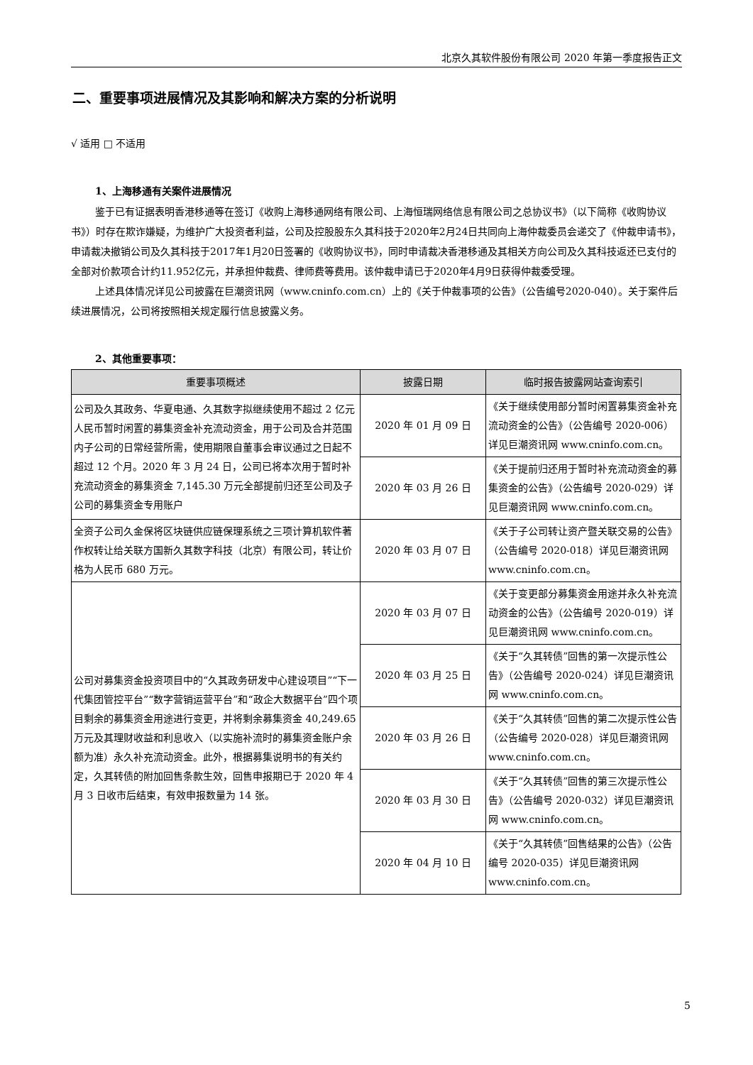北京久其软件股份有限公司 2020 年第一季度报告正文
二、重要事项进展情况及其影响和解决方案的分析说明
√ 适用 □ 不适用
1、上海移通有关案件进展情况
鉴于已有证据表明香港移通等在签订《收购上海移通网络有限公司、上海恒瑞网络信息有限公司之总协议书》（以下简称《收购协议书》）时存在欺诈嫌疑，为维护广大投资者利益，公司及控股股东久其科技于2020年2月24日共同向上海仲裁委员会递交了《仲裁申请书》，申请裁决撤销公司及久其科技于2017年1月20日签署的《收购协议书》，同时申请裁决香港移通及其相关方向公司及久其科技返还已支付的全部对价款项合计约11.952亿元，并承担仲裁费、律师费等费用。该仲裁申请已于2020年4月9日获得仲裁委受理。
上述具体情况详见公司披露在巨潮资讯网（www.cninfo.com.cn）上的《关于仲裁事项的公告》（公告编号2020-040）。关于案件后续进展情况，公司将按照相关规定履行信息披露义务。
2、其他重要事项：
| 重要事项概述 | 披露日期 | 临时报告披露网站查询索引 |
| --- | --- | --- |
| 公司及久其政务、华夏电通、久其数字拟继续使用不超过 2 亿元人民币暂时闲置的募集资金补充流动资金，用于公司及合并范围内子公司的日常经营所需，使用期限自董事会审议通过之日起不超过 12 个月。2020 年 3 月 24 日，公司已将本次用于暂时补充流动资金的募集资金 7,145.30 万元全部提前归还至公司及子公司的募集资金专用账户 | 2020 年 01 月 09 日 | 《关于继续使用部分暂时闲置募集资金补充流动资金的公告》（公告编号 2020-006）详见巨潮资讯网 www.cninfo.com.cn。 |
| | 2020 年 03 月 26 日 | 《关于提前归还用于暂时补充流动资金的募集资金的公告》（公告编号 2020-029）详见巨潮资讯网 www.cninfo.com.cn。 |
| 全资子公司久金保将区块链供应链保理系统之三项计算机软件著作权转让给关联方国新久其数字科技（北京）有限公司，转让价格为人民币 680 万元。 | 2020 年 03 月 07 日 | 《关于子公司转让资产暨关联交易的公告》（公告编号 2020-018）详见巨潮资讯网 www.cninfo.com.cn。 |
| 公司对募集资金投资项目中的“久其政务研发中心建设项目”“下一代集团管控平台”“数字营销运营平台”和“政企大数据平台”四个项目剩余的募集资金用途进行变更，并将剩余募集资金 40,249.65 万元及其理财收益和利息收入（以实施补流时的募集资金账户余额为准）永久补充流动资金。此外，根据募集说明书的有关约定，久其转债的附加回售条款生效，回售申报期已于 2020 年 4 月 3 日收市后结束，有效申报数量为 14 张。 | 2020 年 03 月 07 日 | 《关于变更部分募集资金用途并永久补充流动资金的公告》（公告编号 2020-019）详见巨潮资讯网 www.cninfo.com.cn。 |
| | 2020 年 03 月 25 日 | 《关于“久其转债”回售的第一次提示性公告》（公告编号 2020-024）详见巨潮资讯网 www.cninfo.com.cn。 |
| | 2020 年 03 月 26 日 | 《关于“久其转债”回售的第二次提示性公告（公告编号 2020-028）详见巨潮资讯网 www.cninfo.com.cn。 |
| | 2020 年 03 月 30 日 | 《关于“久其转债”回售的第三次提示性公告》（公告编号 2020-032）详见巨潮资讯网 www.cninfo.com.cn。 |
| | 2020 年 04 月 10 日 | 《关于“久其转债”回售结果的公告》（公告编号 2020-035）详见巨潮资讯网 www.cninfo.com.cn。 |
5